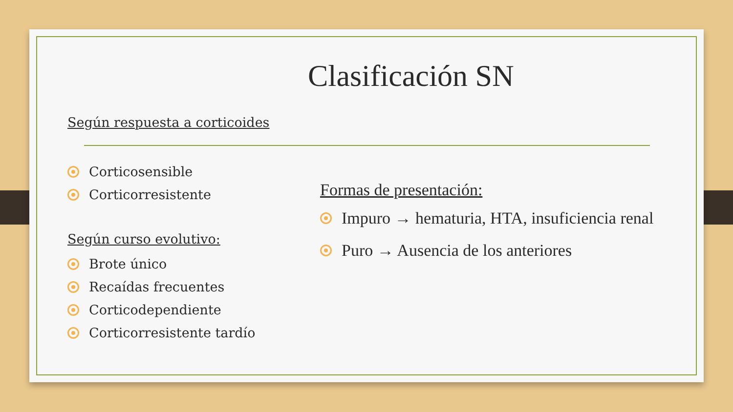Clasificación SN
Según respuesta a corticoides
Corticosensible
Corticorresistente
Según curso evolutivo:
Brote único
Recaídas frecuentes
Corticodependiente
Corticorresistente tardío
Formas de presentación:
Impuro → hematuria, HTA, insuficiencia renal
Puro → Ausencia de los anteriores